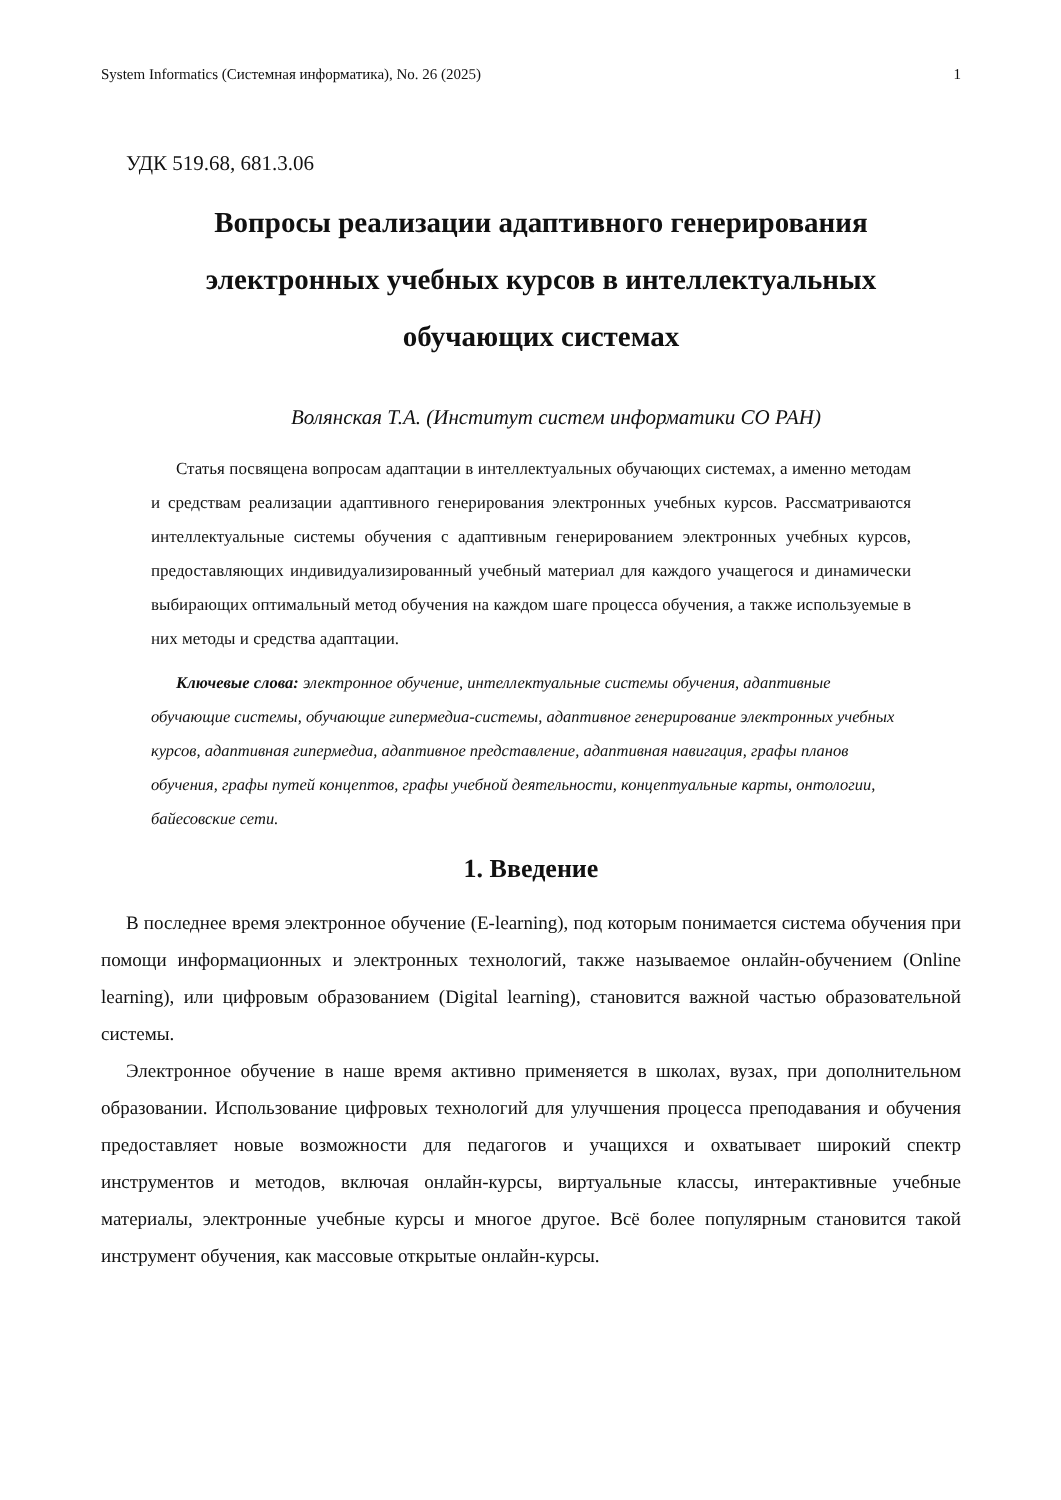System Informatics (Системная информатика), No. 26 (2025) 1
УДК 519.68, 681.3.06
Вопросы реализации адаптивного генерирования электронных учебных курсов в интеллектуальных обучающих системах
Волянская Т.А. (Институт систем информатики СО РАН)
Статья посвящена вопросам адаптации в интеллектуальных обучающих системах, а именно методам и средствам реализации адаптивного генерирования электронных учебных курсов. Рассматриваются интеллектуальные системы обучения с адаптивным генерированием электронных учебных курсов, предоставляющих индивидуализированный учебный материал для каждого учащегося и динамически выбирающих оптимальный метод обучения на каждом шаге процесса обучения, а также используемые в них методы и средства адаптации.
Ключевые слова: электронное обучение, интеллектуальные системы обучения, адаптивные обучающие системы, обучающие гипермедиа-системы, адаптивное генерирование электронных учебных курсов, адаптивная гипермедиа, адаптивное представление, адаптивная навигация, графы планов обучения, графы путей концептов, графы учебной деятельности, концептуальные карты, онтологии, байесовские сети.
1. Введение
В последнее время электронное обучение (E-learning), под которым понимается система обучения при помощи информационных и электронных технологий, также называемое онлайн-обучением (Online learning), или цифровым образованием (Digital learning), становится важной частью образовательной системы.
Электронное обучение в наше время активно применяется в школах, вузах, при дополнительном образовании. Использование цифровых технологий для улучшения процесса преподавания и обучения предоставляет новые возможности для педагогов и учащихся и охватывает широкий спектр инструментов и методов, включая онлайн-курсы, виртуальные классы, интерактивные учебные материалы, электронные учебные курсы и многое другое. Всё более популярным становится такой инструмент обучения, как массовые открытые онлайн-курсы.